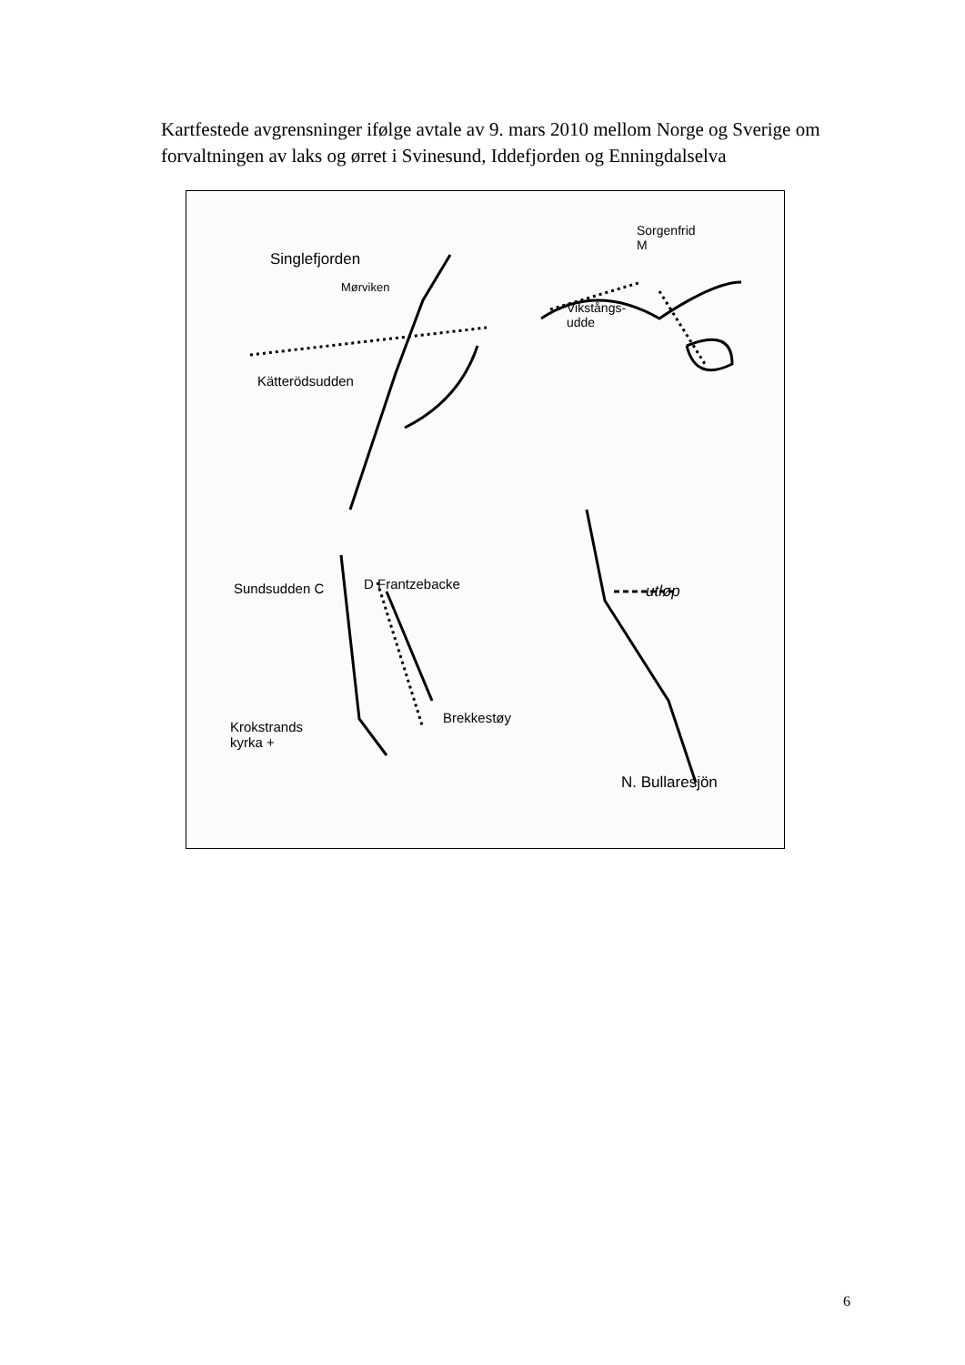Kartfestede avgrensninger ifølge avtale av 9. mars 2010 mellom Norge og Sverige om forvaltningen av laks og ørret i Svinesund, Iddefjorden og Enningdalselva
Singlefjorden
Mørviken
Sorgenfrid
M
Vikstångs-
udde
Kätterödsudden
Sundsudden C D Frantzebacke utløp
Krokstrands
kyrka +
Brekkestøy
N. Bullaresjön
6